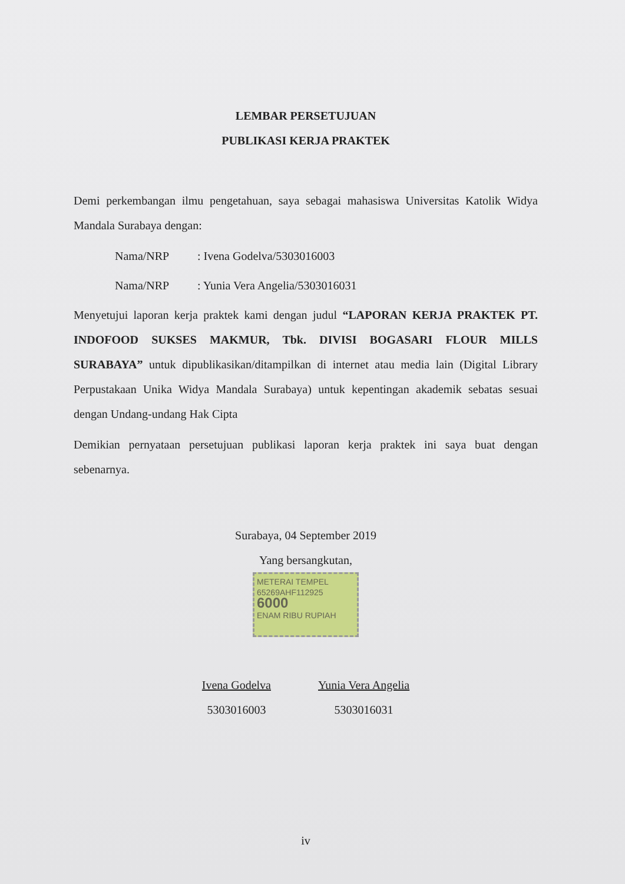LEMBAR PERSETUJUAN
PUBLIKASI KERJA PRAKTEK
Demi perkembangan ilmu pengetahuan, saya sebagai mahasiswa Universitas Katolik Widya Mandala Surabaya dengan:
Nama/NRP: Ivena Godelva/5303016003
Nama/NRP: Yunia Vera Angelia/5303016031
Menyetujui laporan kerja praktek kami dengan judul “LAPORAN KERJA PRAKTEK PT. INDOFOOD SUKSES MAKMUR, Tbk. DIVISI BOGASARI FLOUR MILLS SURABAYA” untuk dipublikasikan/ditampilkan di internet atau media lain (Digital Library Perpustakaan Unika Widya Mandala Surabaya) untuk kepentingan akademik sebatas sesuai dengan Undang-undang Hak Cipta
Demikian pernyataan persetujuan publikasi laporan kerja praktek ini saya buat dengan sebenarnya.
Surabaya, 04 September 2019
Yang bersangkutan,
METERAI TEMPEL
65269AHF112925
6000
ENAM RIBU RUPIAH
Ivena Godelva
5303016003
Yunia Vera Angelia
5303016031
iv